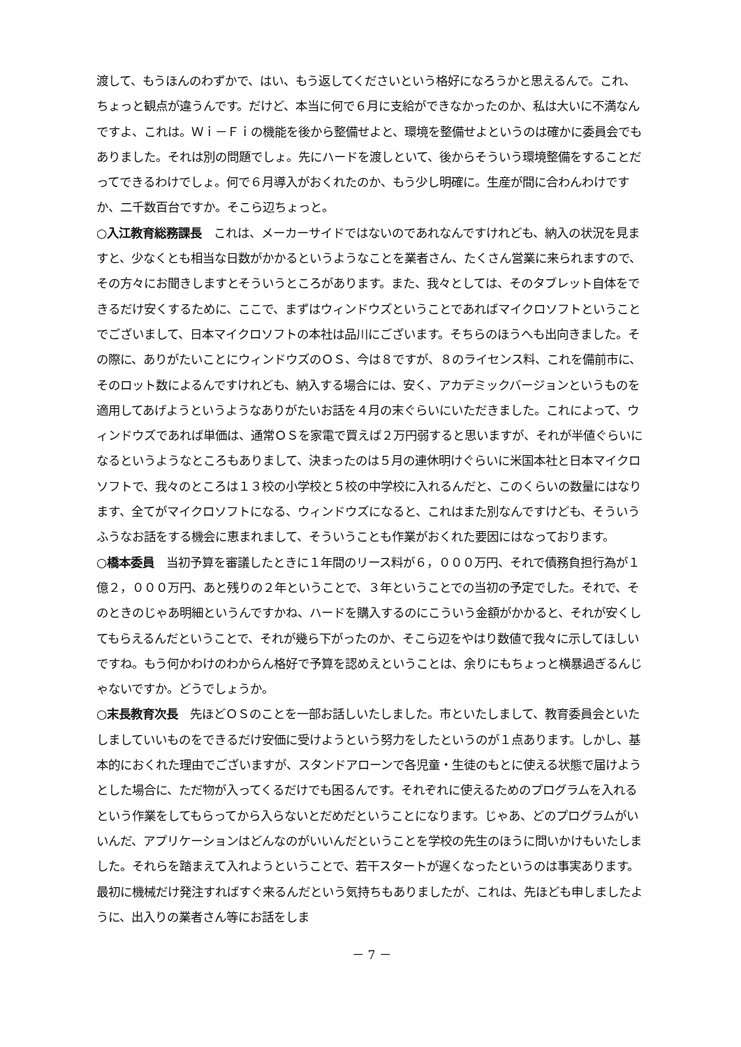渡して、もうほんのわずかで、はい、もう返してくださいという格好になろうかと思えるんで。これ、ちょっと観点が違うんです。だけど、本当に何で６月に支給ができなかったのか、私は大いに不満なんですよ、これは。Ｗｉ－Ｆｉの機能を後から整備せよと、環境を整備せよというのは確かに委員会でもありました。それは別の問題でしょ。先にハードを渡しといて、後からそういう環境整備をすることだってできるわけでしょ。何で６月導入がおくれたのか、もう少し明確に。生産が間に合わんわけですか、二千数百台ですか。そこら辺ちょっと。
○入江教育総務課長　これは、メーカーサイドではないのであれなんですけれども、納入の状況を見ますと、少なくとも相当な日数がかかるというようなことを業者さん、たくさん営業に来られますので、その方々にお聞きしますとそういうところがあります。また、我々としては、そのタブレット自体をできるだけ安くするために、ここで、まずはウィンドウズということであればマイクロソフトということでございまして、日本マイクロソフトの本社は品川にございます。そちらのほうへも出向きました。その際に、ありがたいことにウィンドウズのＯＳ、今は８ですが、８のライセンス料、これを備前市に、そのロット数によるんですけれども、納入する場合には、安く、アカデミックバージョンというものを適用してあげようというようなありがたいお話を４月の末ぐらいにいただきました。これによって、ウィンドウズであれば単価は、通常ＯＳを家電で買えば２万円弱すると思いますが、それが半値ぐらいになるというようなところもありまして、決まったのは５月の連休明けぐらいに米国本社と日本マイクロソフトで、我々のところは１３校の小学校と５校の中学校に入れるんだと、このくらいの数量にはなります、全てがマイクロソフトになる、ウィンドウズになると、これはまた別なんですけども、そういうふうなお話をする機会に恵まれまして、そういうことも作業がおくれた要因にはなっております。
○橋本委員　当初予算を審議したときに１年間のリース料が６，０００万円、それで債務負担行為が１億２，０００万円、あと残りの２年ということで、３年ということでの当初の予定でした。それで、そのときのじゃあ明細というんですかね、ハードを購入するのにこういう金額がかかると、それが安くしてもらえるんだということで、それが幾ら下がったのか、そこら辺をやはり数値で我々に示してほしいですね。もう何かわけのわからん格好で予算を認めえということは、余りにもちょっと横暴過ぎるんじゃないですか。どうでしょうか。
○末長教育次長　先ほどＯＳのことを一部お話しいたしました。市といたしまして、教育委員会といたしましていいものをできるだけ安価に受けようという努力をしたというのが１点あります。しかし、基本的におくれた理由でございますが、スタンドアローンで各児童・生徒のもとに使える状態で届けようとした場合に、ただ物が入ってくるだけでも困るんです。それぞれに使えるためのプログラムを入れるという作業をしてもらってから入らないとだめだということになります。じゃあ、どのプログラムがいいんだ、アプリケーションはどんなのがいいんだということを学校の先生のほうに問いかけもいたしました。それらを踏まえて入れようということで、若干スタートが遅くなったというのは事実あります。最初に機械だけ発注すればすぐ来るんだという気持ちもありましたが、これは、先ほども申しましたように、出入りの業者さん等にお話をしま
－ 7 －